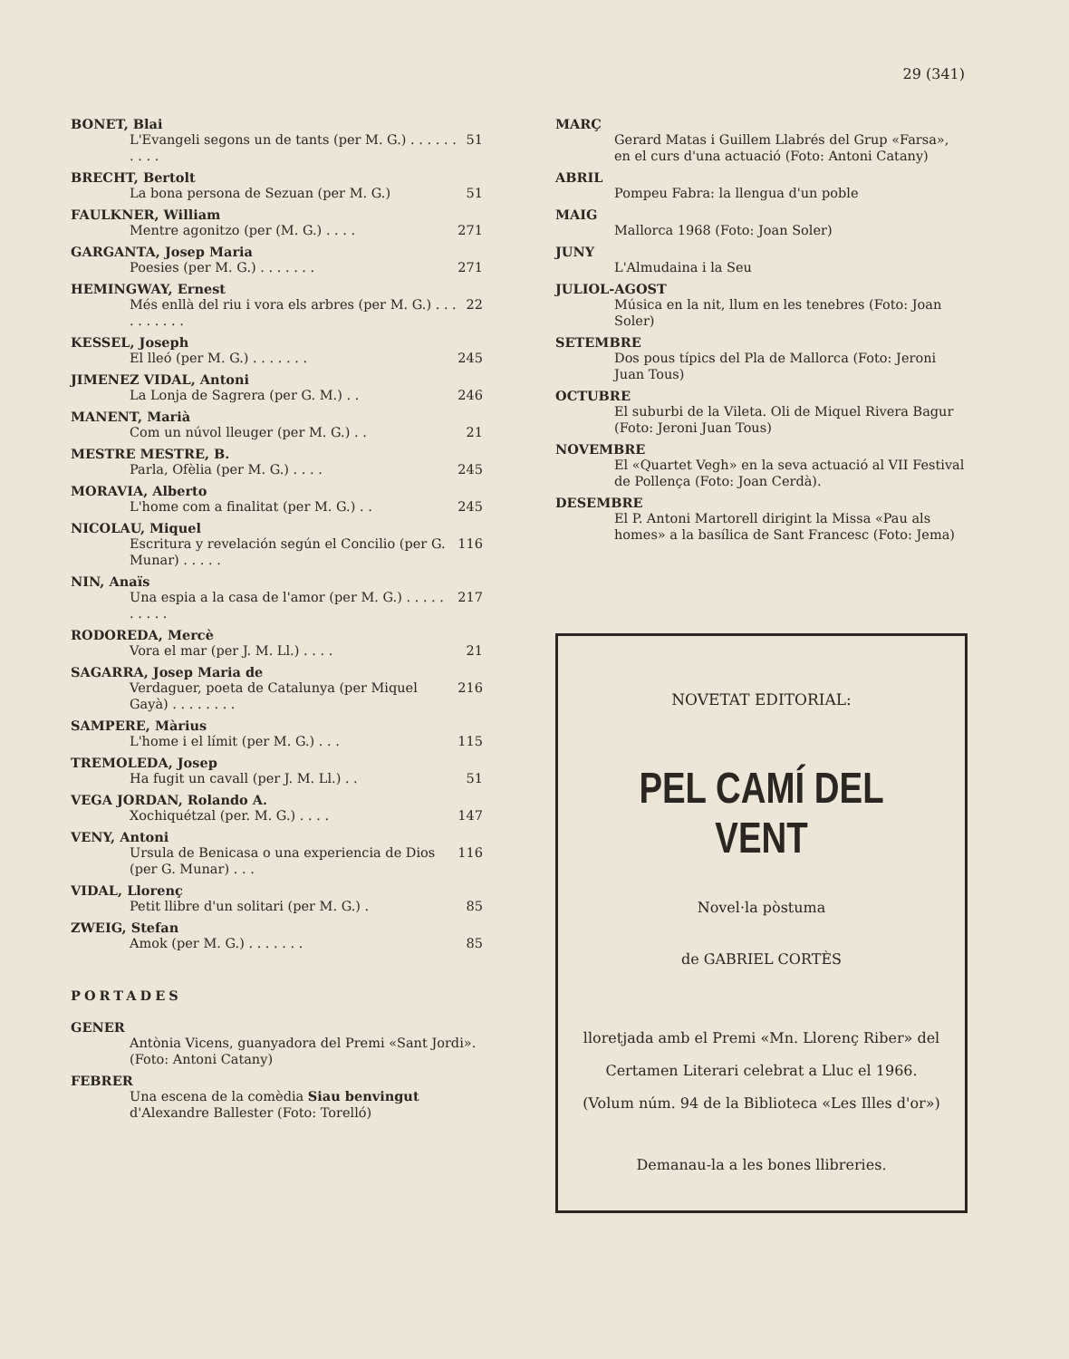29 (341)
BONET, Blai
L'Evangeli segons un de tants (per M. G.) . . . . . . . . . . 51
BRECHT, Bertolt
La bona persona de Sezuan (per M. G.) 51
FAULKNER, William
Mentre agonitzo (per (M. G.) . . . . 271
GARGANTA, Josep Maria
Poesies (per M. G.) . . . . . . . 271
HEMINGWAY, Ernest
Més enllà del riu i vora els arbres (per M. G.) . . . . . . . . . . 22
KESSEL, Joseph
El lleó (per M. G.) . . . . . . . 245
JIMENEZ VIDAL, Antoni
La Lonja de Sagrera (per G. M.) . . 246
MANENT, Marià
Com un núvol lleuger (per M. G.) . . 21
MESTRE MESTRE, B.
Parla, Ofèlia (per M. G.) . . . . 245
MORAVIA, Alberto
L'home com a finalitat (per M. G.) . . 245
NICOLAU, Miquel
Escritura y revelación según el Concilio (per G. Munar) . . . . . 116
NIN, Anaïs
Una espia a la casa de l'amor (per M. G.) . . . . . . . . . . 217
RODOREDA, Mercè
Vora el mar (per J. M. Ll.) . . . . 21
SAGARRA, Josep Maria de
Verdaguer, poeta de Catalunya (per Miquel Gayà) . . . . . . . . 216
SAMPERE, Màrius
L'home i el límit (per M. G.) . . . 115
TREMOLEDA, Josep
Ha fugit un cavall (per J. M. Ll.) . . 51
VEGA JORDAN, Rolando A.
Xochiquétzal (per. M. G.) . . . . 147
VENY, Antoni
Ursula de Benicasa o una experiencia de Dios (per G. Munar) . . . 116
VIDAL, Llorenç
Petit llibre d'un solitari (per M. G.) . 85
ZWEIG, Stefan
Amok (per M. G.) . . . . . . . 85
PORTADES
GENER
Antònia Vicens, guanyadora del Premi «Sant Jordi». (Foto: Antoni Catany)
FEBRER
Una escena de la comèdia Siau benvingut d'Alexandre Ballester (Foto: Torelló)
MARÇ
Gerard Matas i Guillem Llabrés del Grup «Farsa», en el curs d'una actuació (Foto: Antoni Catany)
ABRIL
Pompeu Fabra: la llengua d'un poble
MAIG
Mallorca 1968 (Foto: Joan Soler)
JUNY
L'Almudaina i la Seu
JULIOL-AGOST
Música en la nit, llum en les tenebres (Foto: Joan Soler)
SETEMBRE
Dos pous típics del Pla de Mallorca (Foto: Jeroni Juan Tous)
OCTUBRE
El suburbi de la Vileta. Oli de Miquel Rivera Bagur (Foto: Jeroni Juan Tous)
NOVEMBRE
El «Quartet Vegh» en la seva actuació al VII Festival de Pollença (Foto: Joan Cerdà).
DESEMBRE
El P. Antoni Martorell dirigint la Missa «Pau als homes» a la basílica de Sant Francesc (Foto: Jema)
NOVETAT EDITORIAL:
PEL CAMÍ DEL VENT
Novel·la pòstuma
de GABRIEL CORTÈS
lloretjada amb el Premi «Mn. Llorenç Riber» del Certamen Literari celebrat a Lluc el 1966.
(Volum núm. 94 de la Biblioteca «Les Illes d'or»)
Demanau-la a les bones llibreries.